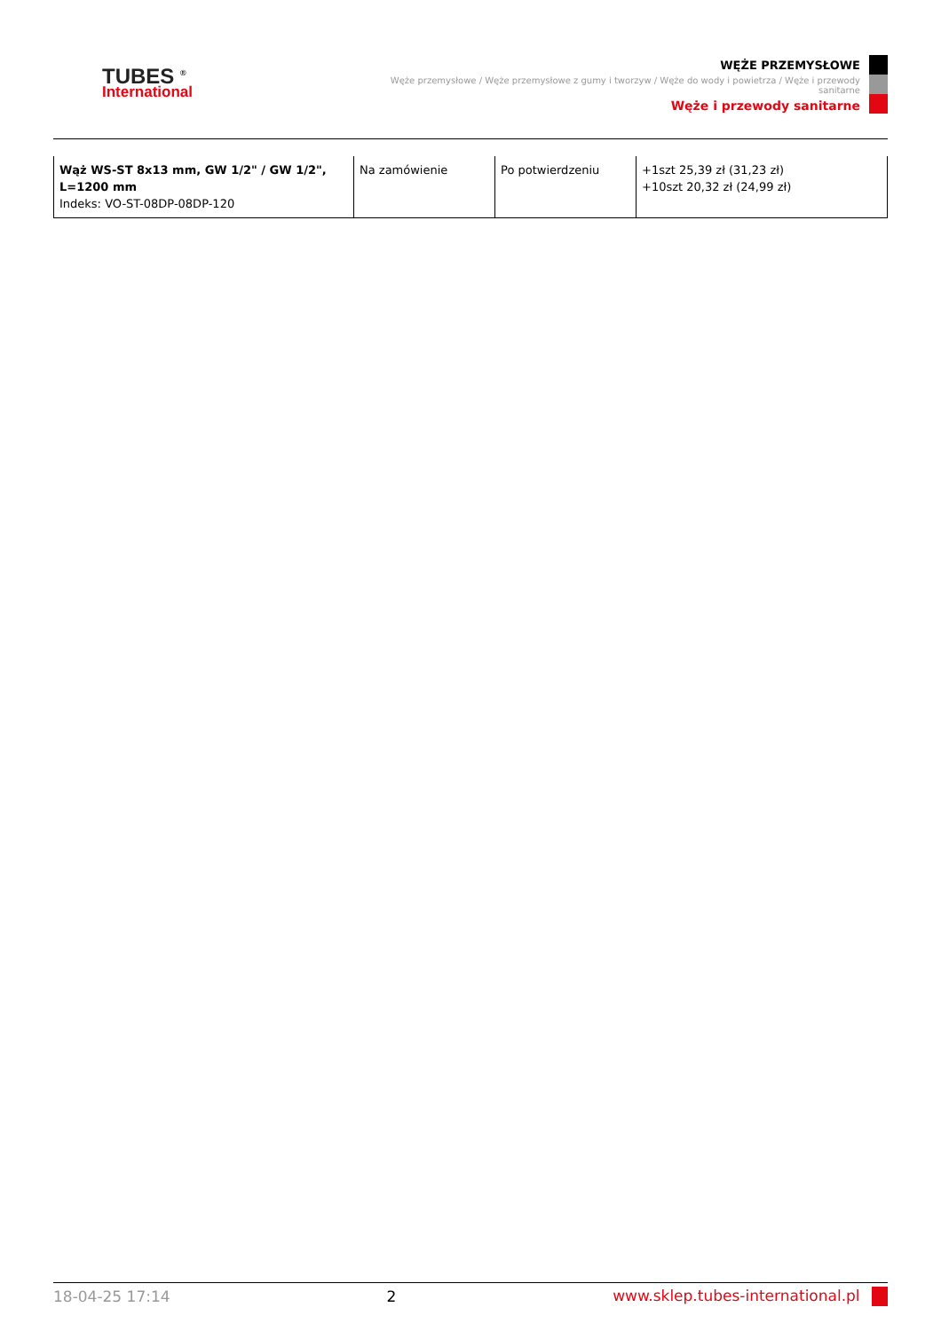TUBES <sup>®</sup>
International
WĘŻE PRZEMYSŁOWE
Węże przemysłowe / Węże przemysłowe z gumy i tworzyw / Węże do wody i powietrza / Węże i przewody sanitarne
Węże i przewody sanitarne
| Wąż WS-ST 8x13 mm, GW 1/2" / GW 1/2", L=1200 mm Indeks: VO-ST-08DP-08DP-120 | Na zamówienie | Po potwierdzeniu | +1szt 25,39 zł (31,23 zł) +10szt 20,32 zł (24,99 zł) |
18-04-25 17:14 2 www.sklep.tubes-international.pl